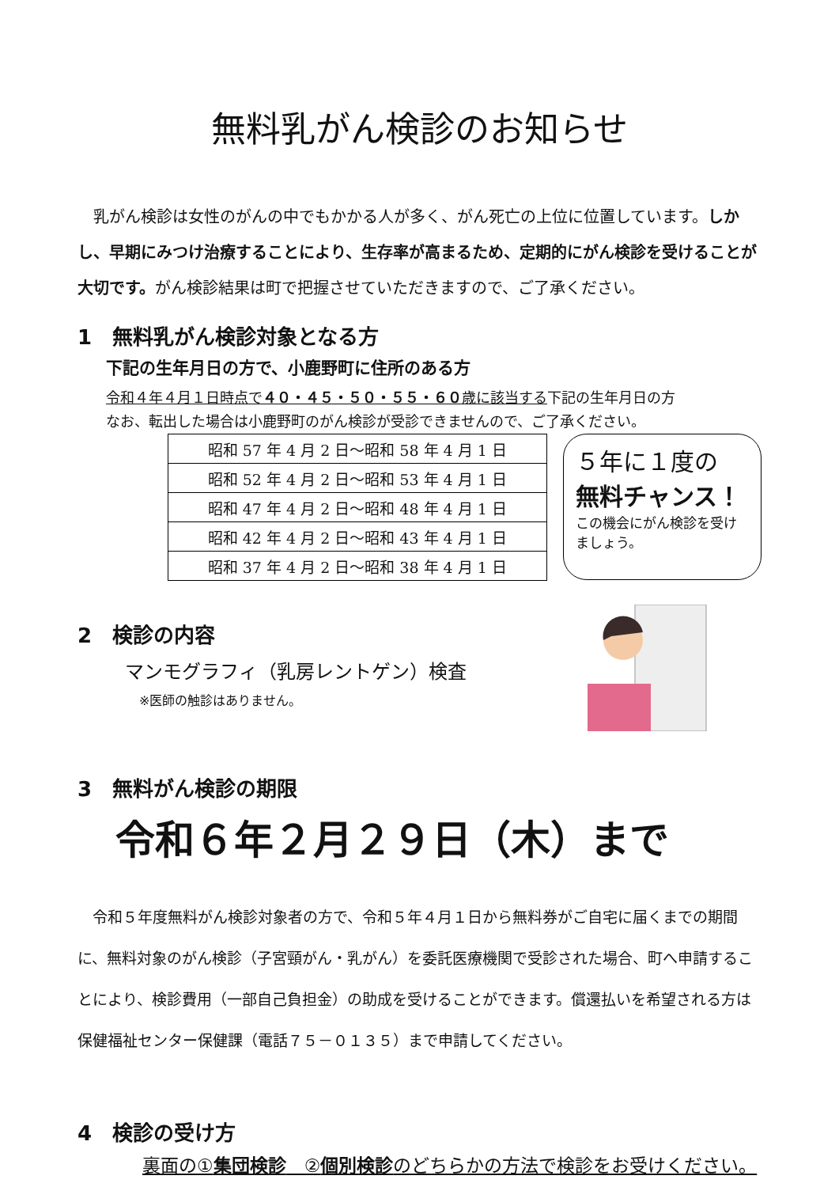無料乳がん検診のお知らせ
　乳がん検診は女性のがんの中でもかかる人が多く、がん死亡の上位に位置しています。しかし、早期にみつけ治療することにより、生存率が高まるため、定期的にがん検診を受けることが大切です。がん検診結果は町で把握させていただきますので、ご了承ください。
1　無料乳がん検診対象となる方
下記の生年月日の方で、小鹿野町に住所のある方
令和４年４月１日時点で４０・４５・５０・５５・６０歳に該当する下記の生年月日の方
なお、転出した場合は小鹿野町のがん検診が受診できませんので、ご了承ください。
| 昭和 57 年 4 月 2 日～昭和 58 年 4 月 1 日 |
| 昭和 52 年 4 月 2 日～昭和 53 年 4 月 1 日 |
| 昭和 47 年 4 月 2 日～昭和 48 年 4 月 1 日 |
| 昭和 42 年 4 月 2 日～昭和 43 年 4 月 1 日 |
| 昭和 37 年 4 月 2 日～昭和 38 年 4 月 1 日 |
５年に１度の
無料チャンス！
この機会にがん検診を受けましょう。
2　検診の内容
マンモグラフィ（乳房レントゲン）検査
※医師の触診はありません。
3　無料がん検診の期限
令和６年２月２９日（木）まで
　令和５年度無料がん検診対象者の方で、令和５年４月１日から無料券がご自宅に届くまでの期間に、無料対象のがん検診（子宮頸がん・乳がん）を委託医療機関で受診された場合、町へ申請することにより、検診費用（一部自己負担金）の助成を受けることができます。償還払いを希望される方は保健福祉センター保健課（電話７５－０１３５）まで申請してください。
4　検診の受け方
裏面の①集団検診　②個別検診のどちらかの方法で検診をお受けください。